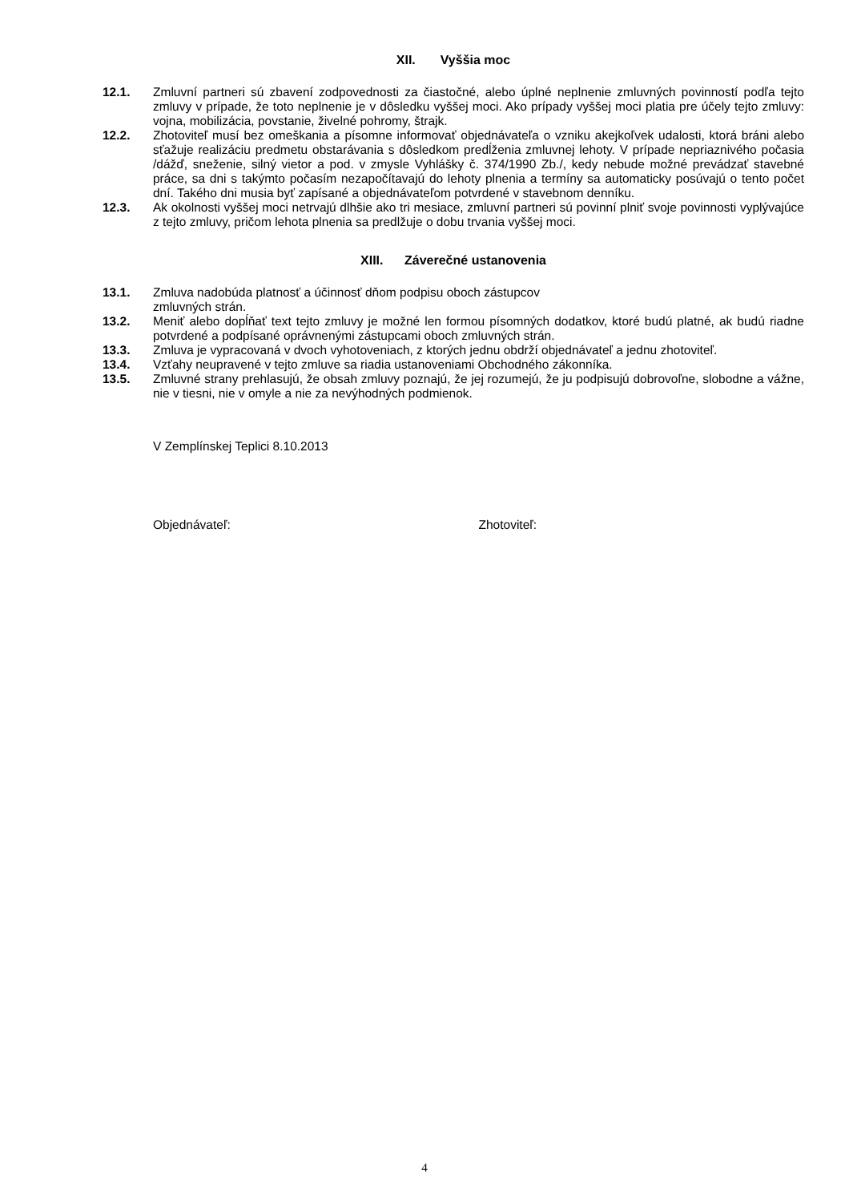XII. Vyššia moc
12.1. Zmluvní partneri sú zbavení zodpovednosti za čiastočné, alebo úplné neplnenie zmluvných povinností podľa tejto zmluvy v prípade, že toto neplnenie je v dôsledku vyššej moci. Ako prípady vyššej moci platia pre účely tejto zmluvy: vojna, mobilizácia, povstanie, živelné pohromy, štrajk.
12.2. Zhotoviteľ musí bez omeškania a písomne informovať objednávateľa o vzniku akejkoľvek udalosti, ktorá bráni alebo sťažuje realizáciu predmetu obstarávania s dôsledkom predĺženia zmluvnej lehoty. V prípade nepriaznivého počasia /dážď, sneženie, silný vietor a pod. v zmysle Vyhlášky č. 374/1990 Zb./, kedy nebude možné prevádzať stavebné práce, sa dni s takýmto počasím nezapočítavajú do lehoty plnenia a termíny sa automaticky posúvajú o tento počet dní. Takého dni musia byť zapísané a objednávateľom potvrdené v stavebnom denníku.
12.3. Ak okolnosti vyššej moci netrvajú dlhšie ako tri mesiace, zmluvní partneri sú povinní plniť svoje povinnosti vyplývajúce z tejto zmluvy, pričom lehota plnenia sa predlžuje o dobu trvania vyššej moci.
XIII. Záverečné ustanovenia
13.1. Zmluva nadobúda platnosť a účinnosť dňom podpisu oboch zástupcov
zmluvných strán.
13.2. Meniť alebo dopĺňať text tejto zmluvy je možné len formou písomných dodatkov, ktoré budú platné, ak budú riadne potvrdené a podpísané oprávnenými zástupcami oboch zmluvných strán.
13.3. Zmluva je vypracovaná v dvoch vyhotoveniach, z ktorých jednu obdrží objednávateľ a jednu zhotoviteľ.
13.4. Vzťahy neupravené v tejto zmluve sa riadia ustanoveniami Obchodného zákonníka.
13.5. Zmluvné strany prehlasujú, že obsah zmluvy poznajú, že jej rozumejú, že ju podpisujú dobrovoľne, slobodne a vážne, nie v tiesni, nie v omyle a nie za nevýhodných podmienok.
V Zemplínskej Teplici 8.10.2013
Objednávateľ: Zhotoviteľ:
4